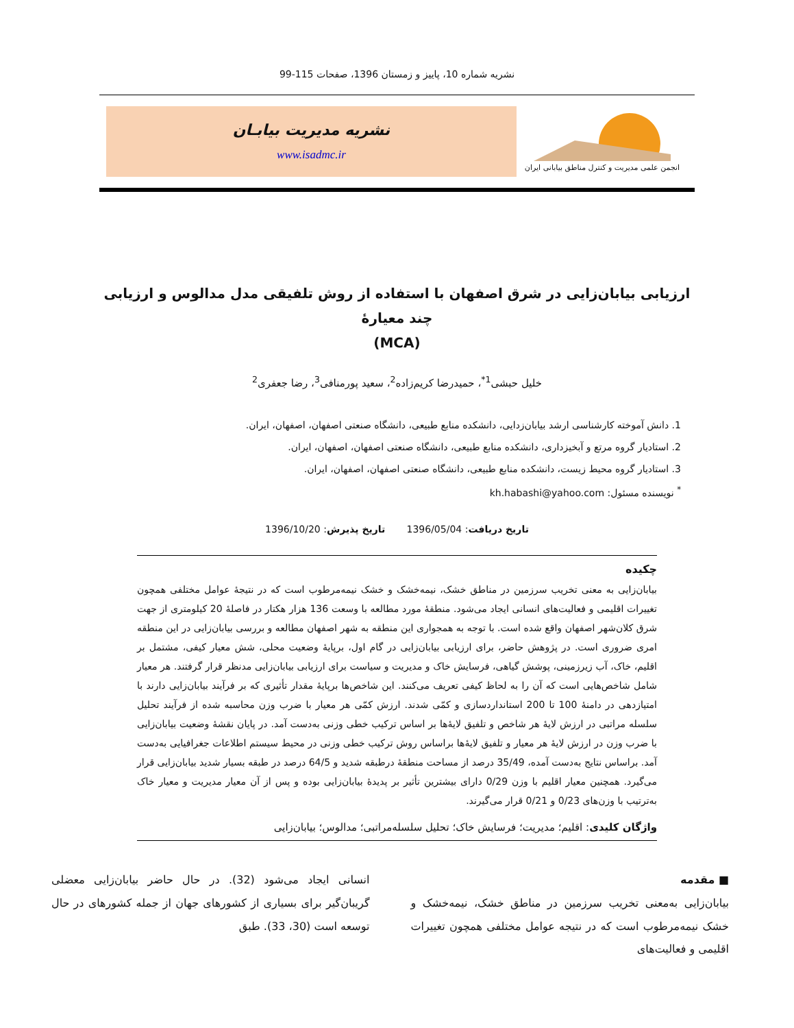نشریه شماره 10، پاییز و زمستان 1396، صفحات 115-99
انجمن علمی مدیریت و کنترل مناطق بیابانی ایران
نشریه مدیریت بیابـان
www.isadmc.ir
ارزیابی بیابان‌زایی در شرق اصفهان با استفاده از روش تلفیقی مدل مدالوس و ارزیابی چند معیارۀ
(MCA)
خلیل حبشی<sup>1*</sup>، حمیدرضا کریم‌زاده<sup>2</sup>، سعید پورمنافی<sup>3</sup>، رضا جعفری<sup>2</sup>
1. دانش آموخته کارشناسی ارشد بیابان‌زدایی، دانشکده منابع طبیعی، دانشگاه صنعتی اصفهان، اصفهان، ایران.
2. استادیار گروه مرتع و آبخیزداری، دانشکده منابع طبیعی، دانشگاه صنعتی اصفهان، اصفهان، ایران.
3. استادیار گروه محیط زیست، دانشکده منابع طبیعی، دانشگاه صنعتی اصفهان، اصفهان، ایران.
<sup>*</sup> نویسنده مسئول: kh.habashi@yahoo.com
تاریخ دریافت: 1396/05/04 تاریخ پذیرش: 1396/10/20
چکیده
بیابان‌زایی به معنی تخریب سرزمین در مناطق خشک، نیمه‌خشک و خشک نیمه‌مرطوب است که در نتیجۀ عوامل مختلفی همچون تغییرات اقلیمی و فعالیت‌های انسانی ایجاد می‌شود. منطقۀ مورد مطالعه با وسعت 136 هزار هکتار در فاصلۀ 20 کیلومتری از جهت شرق کلان‌شهر اصفهان واقع شده است. با توجه به همجواری این منطقه به شهر اصفهان مطالعه و بررسی بیابان‌زایی در این منطقه امری ضروری است. در پژوهش حاضر، برای ارزیابی بیابان‌زایی در گام اول، برپایۀ وضعیت محلی، شش معیار کیفی، مشتمل بر اقلیم، خاک، آب زیرزمینی، پوشش گیاهی، فرسایش خاک و مدیریت و سیاست برای ارزیابی بیابان‌زایی مدنظر قرار گرفتند. هر معیار شامل شاخص‌هایی است که آن را به لحاظ کیفی تعریف می‌کنند. این شاخص‌ها برپایۀ مقدار تأثیری که بر فرآیند بیابان‌زایی دارند با امتیازدهی در دامنۀ 100 تا 200 استانداردسازی و کمّی شدند. ارزش کمّی هر معیار با ضرب وزن محاسبه شده از فرآیند تحلیل سلسله مراتبی در ارزش لایۀ هر شاخص و تلفیق لایۀها بر اساس ترکیب خطی وزنی به‌دست آمد. در پایان نقشۀ وضعیت بیابان‌زایی با ضرب وزن در ارزش لایۀ هر معیار و تلفیق لایۀها براساس روش ترکیب خطی وزنی در محیط سیستم اطلاعات جغرافیایی به‌دست آمد. براساس نتایج به‌دست آمده، 35/49 درصد از مساحت منطقۀ درطبقه شدید و 64/5 درصد در طبقه بسیار شدید بیابان‌زایی قرار می‌گیرد. همچنین معیار اقلیم با وزن 0/29 دارای بیشترین تأثیر بر پدیدۀ بیابان‌زایی بوده و پس از آن معیار مدیریت و معیار خاک به‌ترتیب با وزن‌های 0/23 و 0/21 قرار می‌گیرند.
واژگان کلیدی: اقلیم؛ مدیریت؛ فرسایش خاک؛ تحلیل سلسله‌مراتبی؛ مدالوس؛ بیابان‌زایی
■ مقدمه
بیابان‌زایی به‌معنی تخریب سرزمین در مناطق خشک، نیمه‌خشک و خشک نیمه‌مرطوب است که در نتیجه عوامل مختلفی همچون تغییرات اقلیمی و فعالیت‌های
انسانی ایجاد می‌شود (32). در حال حاضر بیابان‌زایی معضلی گریبان‌گیر برای بسیاری از کشورهای جهان از جمله کشورهای در حال توسعه است (30، 33). طبق